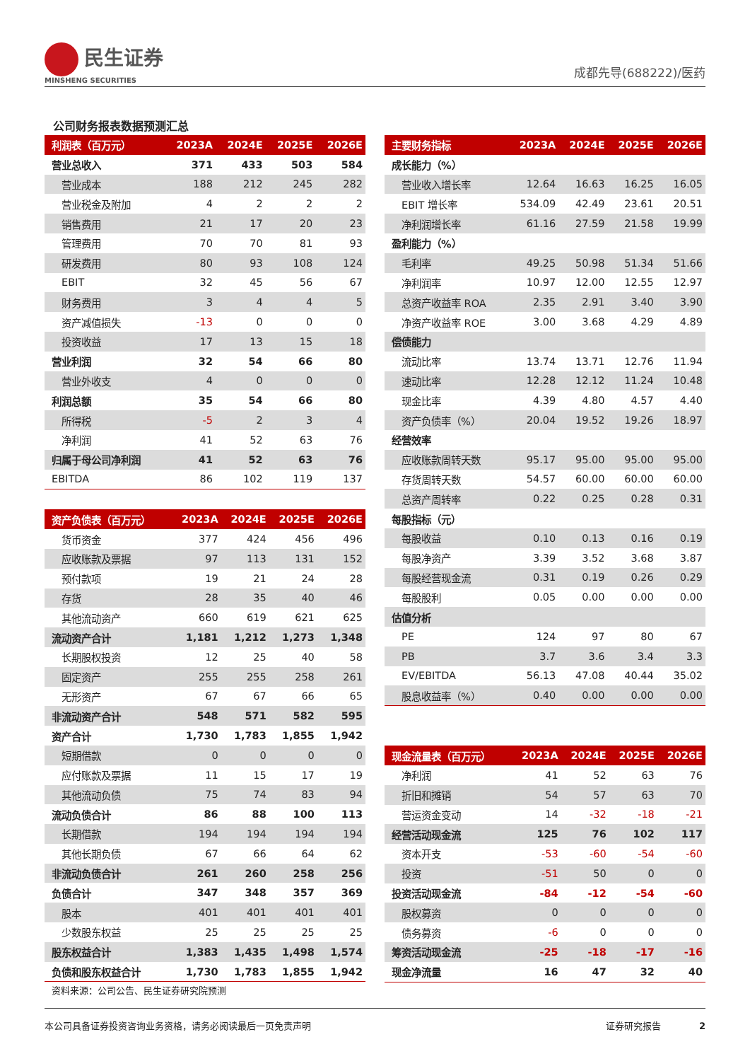民生证券
MINSHENG SECURITIES
成都先导(688222)/医药
公司财务报表数据预测汇总
| 利润表（百万元） | 2023A | 2024E | 2025E | 2026E |
| --- | --- | --- | --- | --- |
| 营业总收入 | 371 | 433 | 503 | 584 |
| 营业成本 | 188 | 212 | 245 | 282 |
| 营业税金及附加 | 4 | 2 | 2 | 2 |
| 销售费用 | 21 | 17 | 20 | 23 |
| 管理费用 | 70 | 70 | 81 | 93 |
| 研发费用 | 80 | 93 | 108 | 124 |
| EBIT | 32 | 45 | 56 | 67 |
| 财务费用 | 3 | 4 | 4 | 5 |
| 资产减值损失 | -13 | 0 | 0 | 0 |
| 投资收益 | 17 | 13 | 15 | 18 |
| 营业利润 | 32 | 54 | 66 | 80 |
| 营业外收支 | 4 | 0 | 0 | 0 |
| 利润总额 | 35 | 54 | 66 | 80 |
| 所得税 | -5 | 2 | 3 | 4 |
| 净利润 | 41 | 52 | 63 | 76 |
| 归属于母公司净利润 | 41 | 52 | 63 | 76 |
| EBITDA | 86 | 102 | 119 | 137 |
| 资产负债表（百万元） | 2023A | 2024E | 2025E | 2026E |
| --- | --- | --- | --- | --- |
| 货币资金 | 377 | 424 | 456 | 496 |
| 应收账款及票据 | 97 | 113 | 131 | 152 |
| 预付款项 | 19 | 21 | 24 | 28 |
| 存货 | 28 | 35 | 40 | 46 |
| 其他流动资产 | 660 | 619 | 621 | 625 |
| 流动资产合计 | 1,181 | 1,212 | 1,273 | 1,348 |
| 长期股权投资 | 12 | 25 | 40 | 58 |
| 固定资产 | 255 | 255 | 258 | 261 |
| 无形资产 | 67 | 67 | 66 | 65 |
| 非流动资产合计 | 548 | 571 | 582 | 595 |
| 资产合计 | 1,730 | 1,783 | 1,855 | 1,942 |
| 短期借款 | 0 | 0 | 0 | 0 |
| 应付账款及票据 | 11 | 15 | 17 | 19 |
| 其他流动负债 | 75 | 74 | 83 | 94 |
| 流动负债合计 | 86 | 88 | 100 | 113 |
| 长期借款 | 194 | 194 | 194 | 194 |
| 其他长期负债 | 67 | 66 | 64 | 62 |
| 非流动负债合计 | 261 | 260 | 258 | 256 |
| 负债合计 | 347 | 348 | 357 | 369 |
| 股本 | 401 | 401 | 401 | 401 |
| 少数股东权益 | 25 | 25 | 25 | 25 |
| 股东权益合计 | 1,383 | 1,435 | 1,498 | 1,574 |
| 负债和股东权益合计 | 1,730 | 1,783 | 1,855 | 1,942 |
资料来源：公司公告、民生证券研究院预测
| 主要财务指标 | 2023A | 2024E | 2025E | 2026E |
| --- | --- | --- | --- | --- |
| 成长能力（%） | | | | |
| 营业收入增长率 | 12.64 | 16.63 | 16.25 | 16.05 |
| EBIT 增长率 | 534.09 | 42.49 | 23.61 | 20.51 |
| 净利润增长率 | 61.16 | 27.59 | 21.58 | 19.99 |
| 盈利能力（%） | | | | |
| 毛利率 | 49.25 | 50.98 | 51.34 | 51.66 |
| 净利润率 | 10.97 | 12.00 | 12.55 | 12.97 |
| 总资产收益率 ROA | 2.35 | 2.91 | 3.40 | 3.90 |
| 净资产收益率 ROE | 3.00 | 3.68 | 4.29 | 4.89 |
| 偿债能力 | | | | |
| 流动比率 | 13.74 | 13.71 | 12.76 | 11.94 |
| 速动比率 | 12.28 | 12.12 | 11.24 | 10.48 |
| 现金比率 | 4.39 | 4.80 | 4.57 | 4.40 |
| 资产负债率（%） | 20.04 | 19.52 | 19.26 | 18.97 |
| 经营效率 | | | | |
| 应收账款周转天数 | 95.17 | 95.00 | 95.00 | 95.00 |
| 存货周转天数 | 54.57 | 60.00 | 60.00 | 60.00 |
| 总资产周转率 | 0.22 | 0.25 | 0.28 | 0.31 |
| 每股指标（元） | | | | |
| 每股收益 | 0.10 | 0.13 | 0.16 | 0.19 |
| 每股净资产 | 3.39 | 3.52 | 3.68 | 3.87 |
| 每股经营现金流 | 0.31 | 0.19 | 0.26 | 0.29 |
| 每股股利 | 0.05 | 0.00 | 0.00 | 0.00 |
| 估值分析 | | | | |
| PE | 124 | 97 | 80 | 67 |
| PB | 3.7 | 3.6 | 3.4 | 3.3 |
| EV/EBITDA | 56.13 | 47.08 | 40.44 | 35.02 |
| 股息收益率（%） | 0.40 | 0.00 | 0.00 | 0.00 |
| 现金流量表（百万元） | 2023A | 2024E | 2025E | 2026E |
| --- | --- | --- | --- | --- |
| 净利润 | 41 | 52 | 63 | 76 |
| 折旧和摊销 | 54 | 57 | 63 | 70 |
| 营运资金变动 | 14 | -32 | -18 | -21 |
| 经营活动现金流 | 125 | 76 | 102 | 117 |
| 资本开支 | -53 | -60 | -54 | -60 |
| 投资 | -51 | 50 | 0 | 0 |
| 投资活动现金流 | -84 | -12 | -54 | -60 |
| 股权募资 | 0 | 0 | 0 | 0 |
| 债务募资 | -6 | 0 | 0 | 0 |
| 筹资活动现金流 | -25 | -18 | -17 | -16 |
| 现金净流量 | 16 | 47 | 32 | 40 |
本公司具备证券投资咨询业务资格，请务必阅读最后一页免责声明 证券研究报告 2